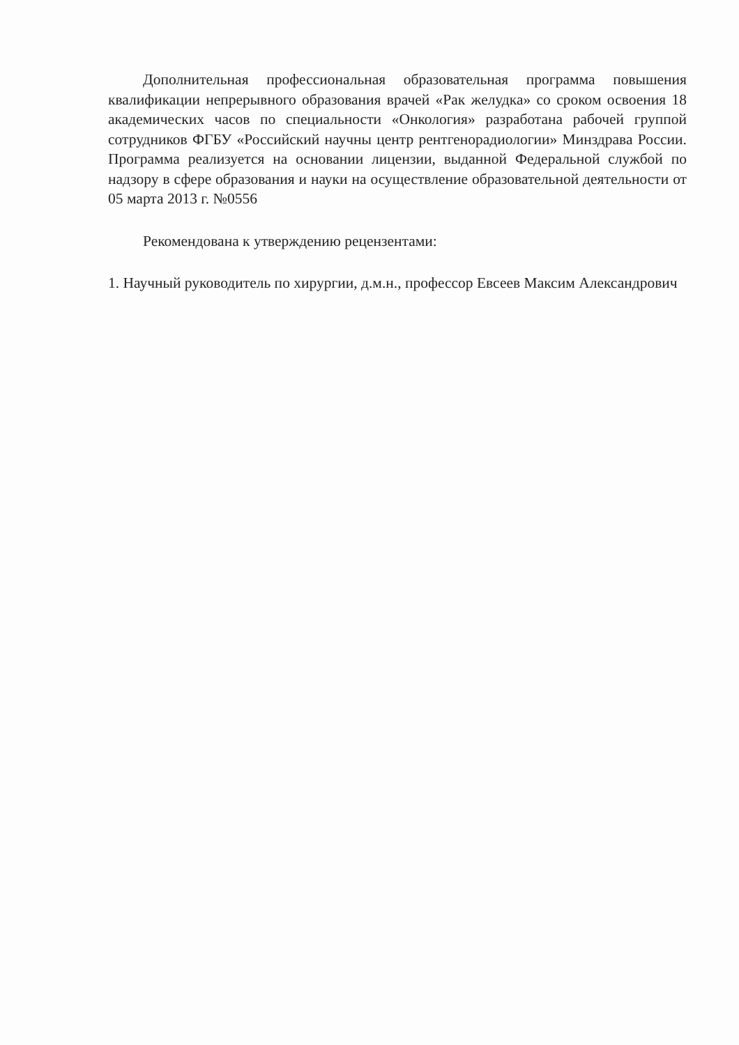Дополнительная профессиональная образовательная программа повышения квалификации непрерывного образования врачей «Рак желудка» со сроком освоения 18 академических часов по специальности «Онкология» разработана рабочей группой сотрудников ФГБУ «Российский научны центр рентгенорадиологии» Минздрава России. Программа реализуется на основании лицензии, выданной Федеральной службой по надзору в сфере образования и науки на осуществление образовательной деятельности от 05 марта 2013 г. №0556
Рекомендована к утверждению рецензентами:
1. Научный руководитель по хирургии, д.м.н., профессор Евсеев Максим Александрович